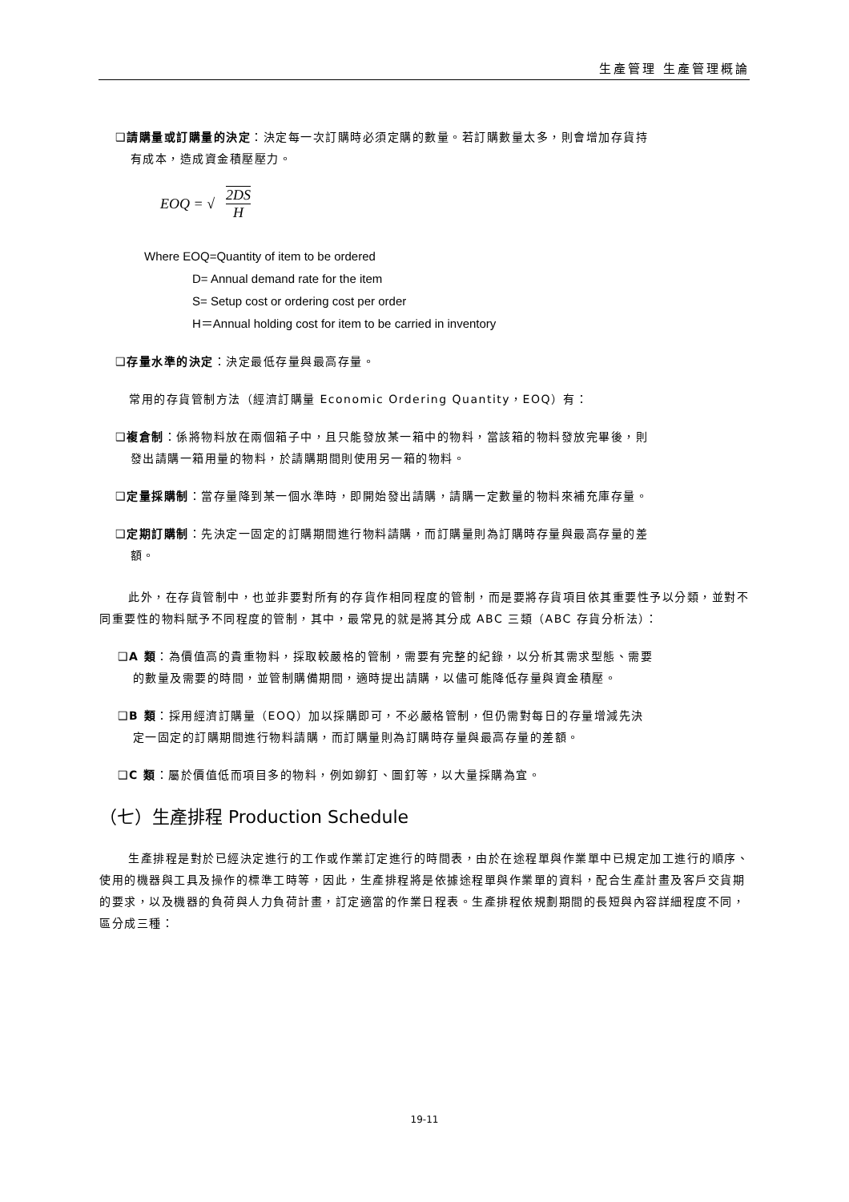生產管理 生產管理概論
❑請購量或訂購量的決定：決定每一次訂購時必須定購的數量。若訂購數量太多，則會增加存貨持
有成本，造成資金積壓壓力。
EOQ = √ 2DS H
Where EOQ=Quantity of item to be ordered
D= Annual demand rate for the item
S= Setup cost or ordering cost per order
H＝Annual holding cost for item to be carried in inventory
❑存量水準的決定：決定最低存量與最高存量。
常用的存貨管制方法（經濟訂購量 Economic Ordering Quantity，EOQ）有：
❑複倉制：係將物料放在兩個箱子中，且只能發放某一箱中的物料，當該箱的物料發放完畢後，則
發出請購一箱用量的物料，於請購期間則使用另一箱的物料。
❑定量採購制：當存量降到某一個水準時，即開始發出請購，請購一定數量的物料來補充庫存量。
❑定期訂購制：先決定一固定的訂購期間進行物料請購，而訂購量則為訂購時存量與最高存量的差
額。
此外，在存貨管制中，也並非要對所有的存貨作相同程度的管制，而是要將存貨項目依其重要性予以分類，並對不同重要性的物料賦予不同程度的管制，其中，最常見的就是將其分成 ABC 三類（ABC 存貨分析法）：
❑A 類：為價值高的貴重物料，採取較嚴格的管制，需要有完整的紀錄，以分析其需求型態、需要
的數量及需要的時間，並管制購備期間，適時提出請購，以儘可能降低存量與資金積壓。
❑B 類：採用經濟訂購量（EOQ）加以採購即可，不必嚴格管制，但仍需對每日的存量增減先決
定一固定的訂購期間進行物料請購，而訂購量則為訂購時存量與最高存量的差額。
❑C 類：屬於價值低而項目多的物料，例如鉚釘、圖釘等，以大量採購為宜。
（七）生產排程 Production Schedule
生產排程是對於已經決定進行的工作或作業訂定進行的時間表，由於在途程單與作業單中已規定加工進行的順序、使用的機器與工具及操作的標準工時等，因此，生產排程將是依據途程單與作業單的資料，配合生產計畫及客戶交貨期的要求，以及機器的負荷與人力負荷計畫，訂定適當的作業日程表。生產排程依規劃期間的長短與內容詳細程度不同，區分成三種：
19-11